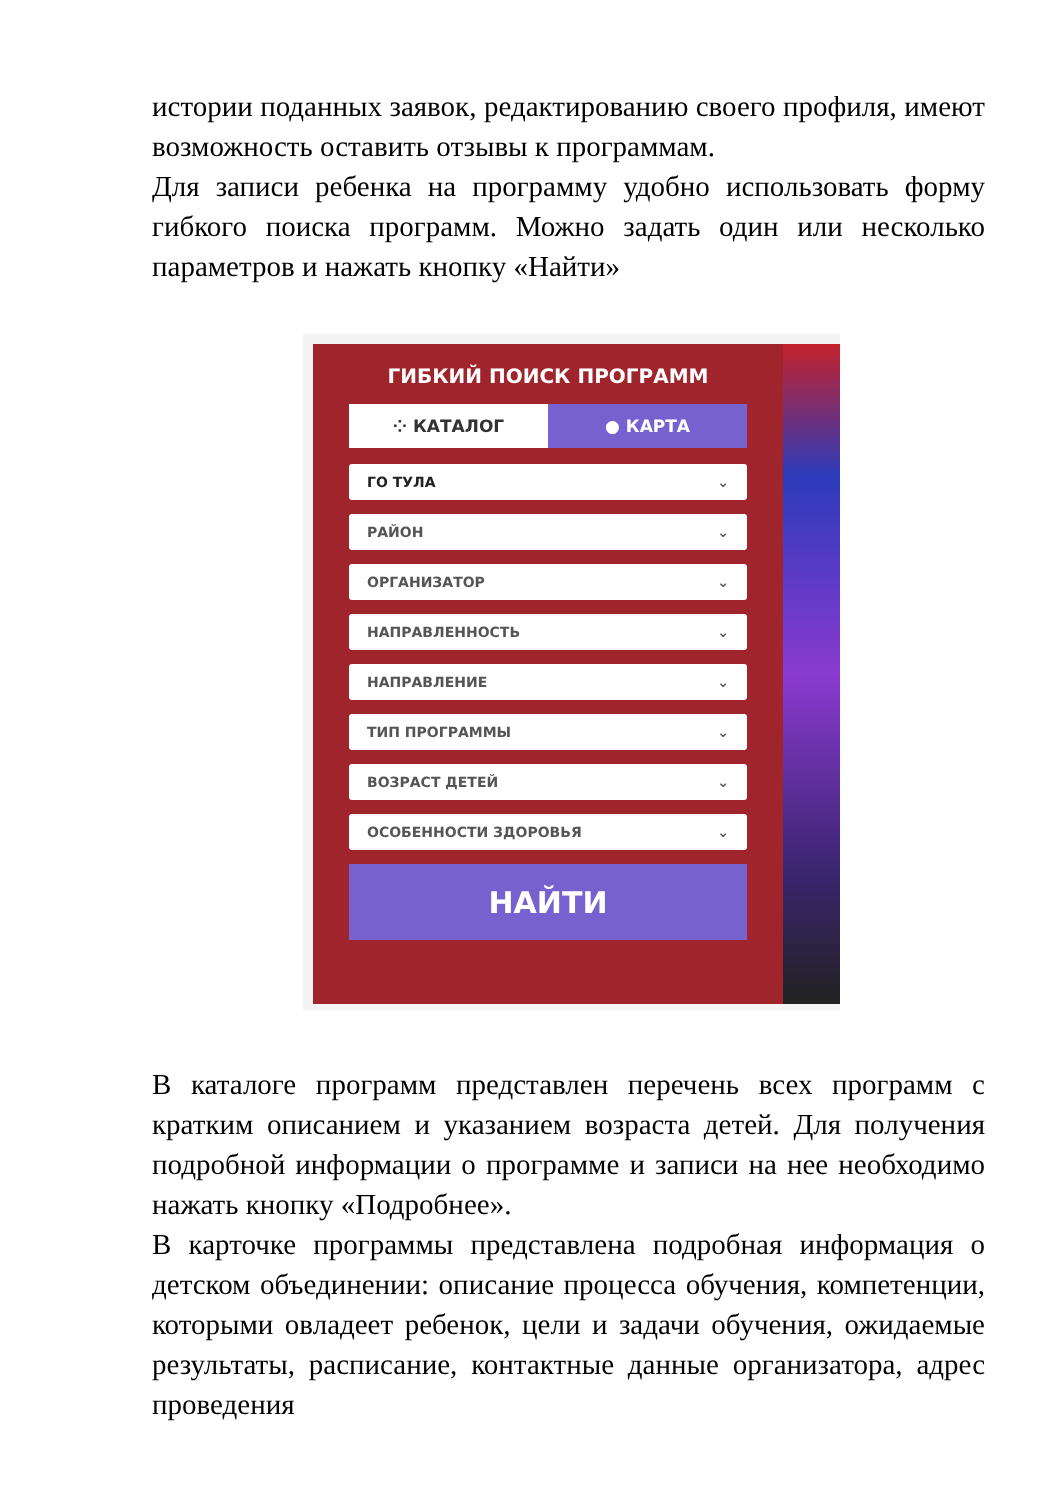истории поданных заявок, редактированию своего профиля, имеют возможность оставить отзывы к программам.
Для записи ребенка на программу удобно использовать форму гибкого поиска программ. Можно задать один или несколько параметров и нажать кнопку «Найти»
ГИБКИЙ ПОИСК ПРОГРАММ
⁘ КАТАЛОГ ● КАРТА
ГО ТУЛА ⌄
РАЙОН ⌄
ОРГАНИЗАТОР ⌄
НАПРАВЛЕННОСТЬ ⌄
НАПРАВЛЕНИЕ ⌄
ТИП ПРОГРАММЫ ⌄
ВОЗРАСТ ДЕТЕЙ ⌄
ОСОБЕННОСТИ ЗДОРОВЬЯ ⌄
НАЙТИ
В каталоге программ представлен перечень всех программ с кратким описанием и указанием возраста детей. Для получения подробной информации о программе и записи на нее необходимо нажать кнопку «Подробнее».
В карточке программы представлена подробная информация о детском объединении: описание процесса обучения, компетенции, которыми овладеет ребенок, цели и задачи обучения, ожидаемые результаты, расписание, контактные данные организатора, адрес проведения